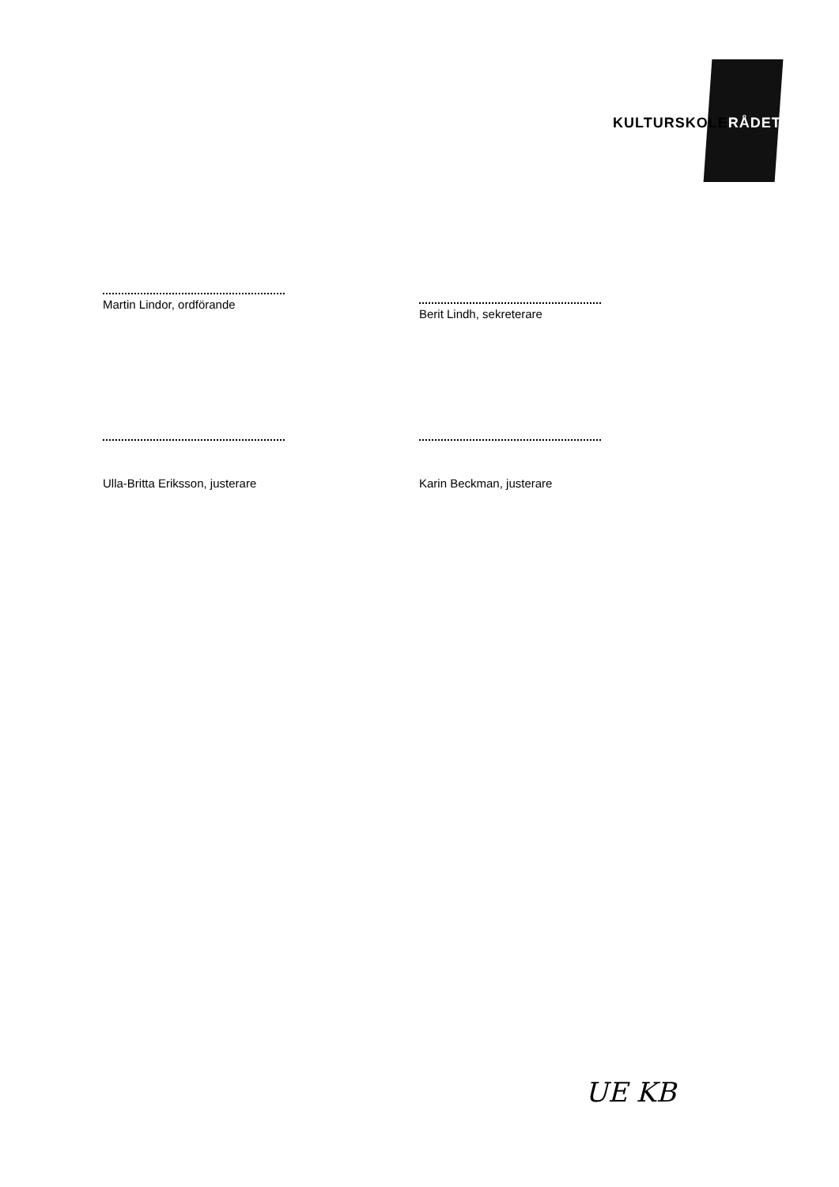KULTURSKOLERÅDET
Martin Lindor, ordförande Berit Lindh, sekreterare
Ulla-Britta Eriksson, justerare Karin Beckman, justerare
UE KB